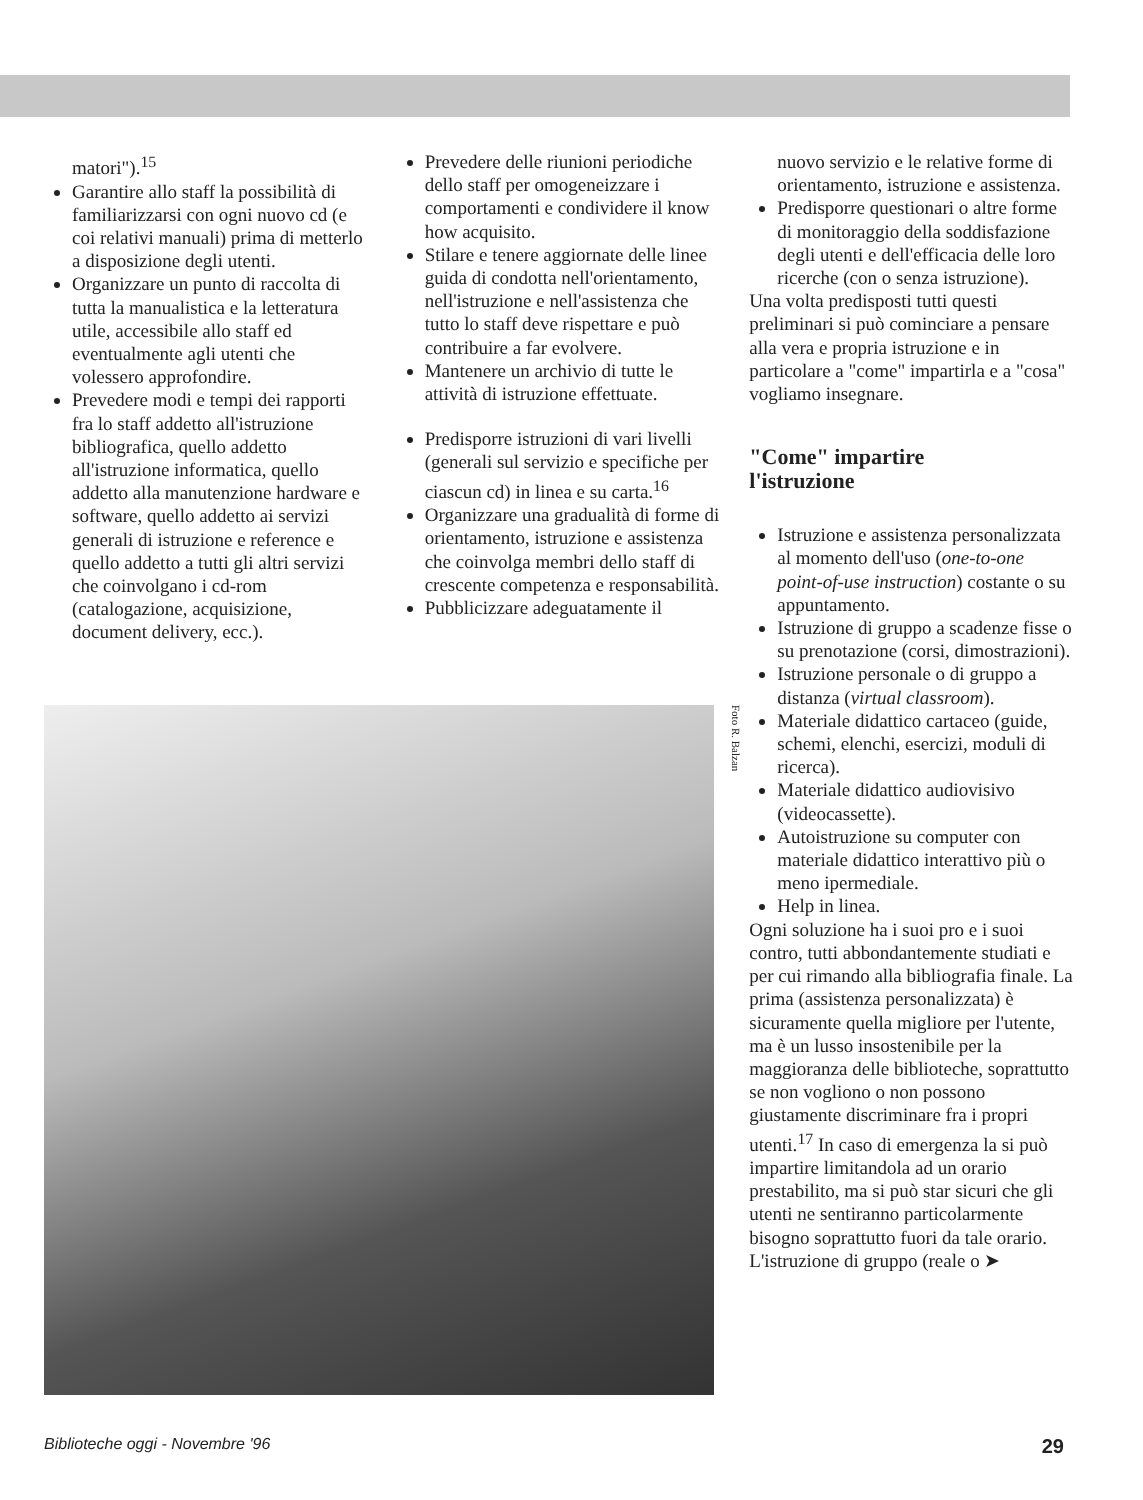matori").<sup>15</sup>
Garantire allo staff la possibilità di familiarizzarsi con ogni nuovo cd (e coi relativi manuali) prima di metterlo a disposizione degli utenti.
Organizzare un punto di raccolta di tutta la manualistica e la letteratura utile, accessibile allo staff ed eventualmente agli utenti che volessero approfondire.
Prevedere modi e tempi dei rapporti fra lo staff addetto all'istruzione bibliografica, quello addetto all'istruzione informatica, quello addetto alla manutenzione hardware e software, quello addetto ai servizi generali di istruzione e reference e quello addetto a tutti gli altri servizi che coinvolgano i cd-rom (catalogazione, acquisizione, document delivery, ecc.).
Prevedere delle riunioni periodiche dello staff per omogeneizzare i comportamenti e condividere il know how acquisito.
Stilare e tenere aggiornate delle linee guida di condotta nell'orientamento, nell'istruzione e nell'assistenza che tutto lo staff deve rispettare e può contribuire a far evolvere.
Mantenere un archivio di tutte le attività di istruzione effettuate.
Predisporre istruzioni di vari livelli (generali sul servizio e specifiche per ciascun cd) in linea e su carta.<sup>16</sup>
Organizzare una gradualità di forme di orientamento, istruzione e assistenza che coinvolga membri dello staff di crescente competenza e responsabilità.
Pubblicizzare adeguatamente il
nuovo servizio e le relative forme di orientamento, istruzione e assistenza.
Predisporre questionari o altre forme di monitoraggio della soddisfazione degli utenti e dell'efficacia delle loro ricerche (con o senza istruzione).
Una volta predisposti tutti questi preliminari si può cominciare a pensare alla vera e propria istruzione e in particolare a "come" impartirla e a "cosa" vogliamo insegnare.
"Come" impartire
l'istruzione
Istruzione e assistenza personalizzata al momento dell'uso (one-to-one point-of-use instruction) costante o su appuntamento.
Istruzione di gruppo a scadenze fisse o su prenotazione (corsi, dimostrazioni).
Istruzione personale o di gruppo a distanza (virtual classroom).
Materiale didattico cartaceo (guide, schemi, elenchi, esercizi, moduli di ricerca).
Materiale didattico audiovisivo (videocassette).
Autoistruzione su computer con materiale didattico interattivo più o meno ipermediale.
Help in linea.
Ogni soluzione ha i suoi pro e i suoi contro, tutti abbondantemente studiati e per cui rimando alla bibliografia finale. La prima (assistenza personalizzata) è sicuramente quella migliore per l'utente, ma è un lusso insostenibile per la maggioranza delle biblioteche, soprattutto se non vogliono o non possono giustamente discriminare fra i propri utenti.<sup>17</sup> In caso di emergenza la si può impartire limitandola ad un orario prestabilito, ma si può star sicuri che gli utenti ne sentiranno particolarmente bisogno soprattutto fuori da tale orario.
L'istruzione di gruppo (reale o ➤
Foto R. Balzan
Biblioteche oggi - Novembre '96 29